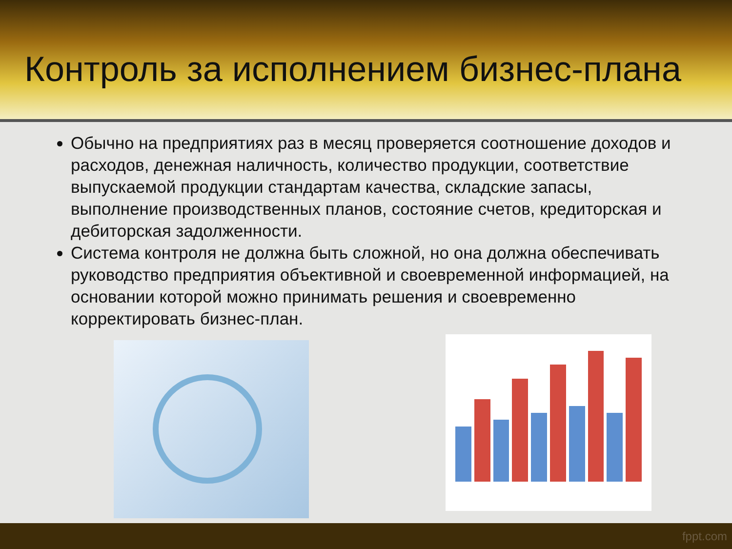Контроль за исполнением бизнес-плана
Обычно на предприятиях раз в месяц проверяется соотношение доходов и расходов, денежная наличность, количество продукции, соответствие выпускаемой продукции стандартам качества, складские запасы, выполнение производственных планов, состояние счетов, кредиторская и дебиторская задолженности.
Система контроля не должна быть сложной, но она должна обеспечивать руководство предприятия объективной и своевременной информацией, на основании которой можно принимать решения и своевременно корректировать бизнес-план.
fppt.com